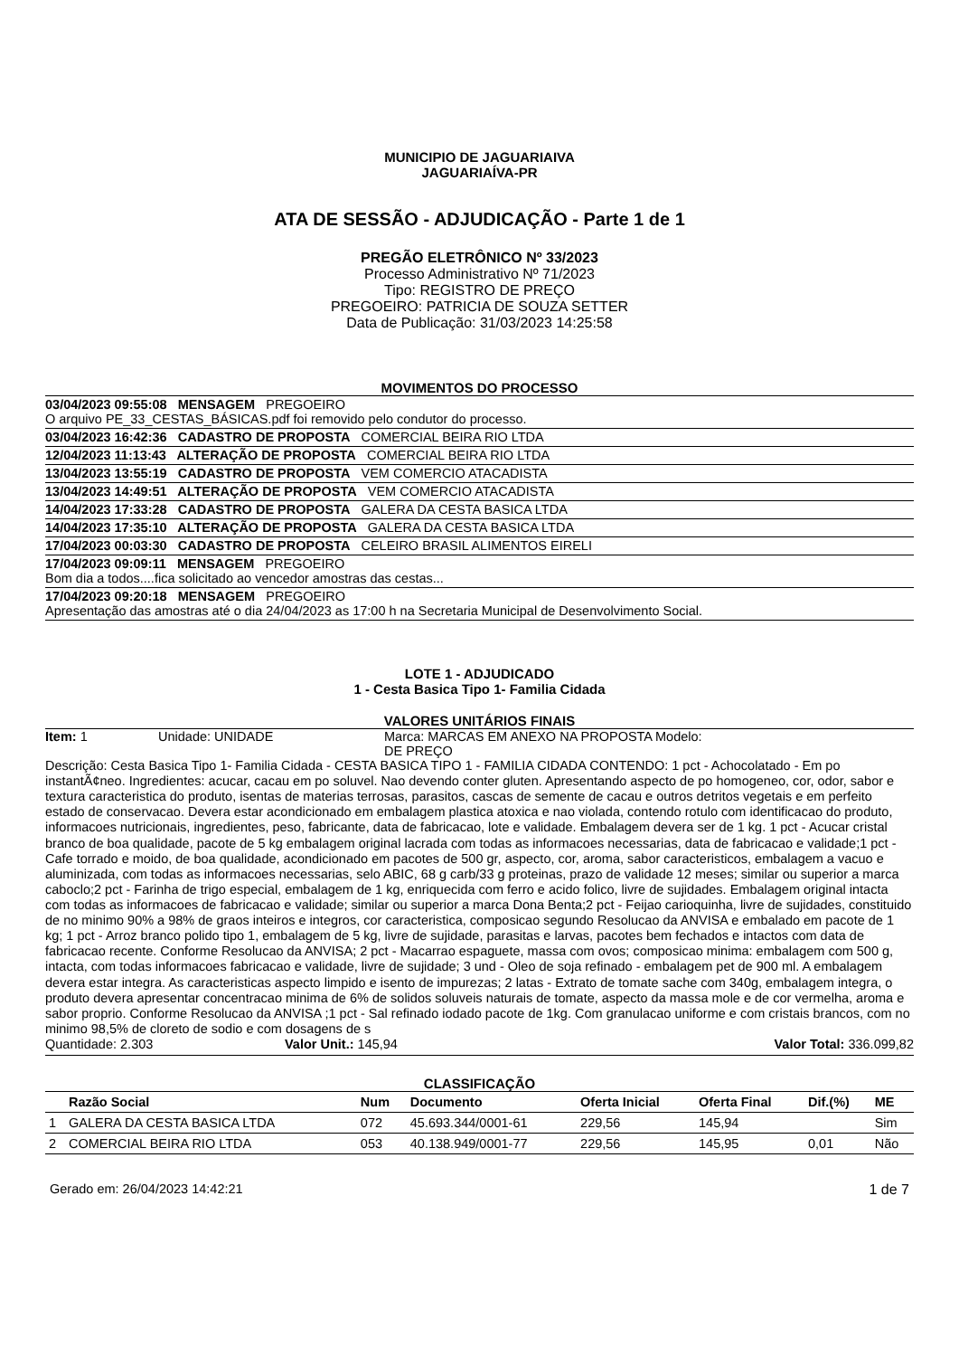MUNICIPIO DE JAGUARIAIVA
JAGUARIAÍVA-PR
ATA DE SESSÃO - ADJUDICAÇÃO - Parte 1 de 1
PREGÃO ELETRÔNICO Nº 33/2023
Processo Administrativo Nº 71/2023
Tipo: REGISTRO DE PREÇO
PREGOEIRO: PATRICIA DE SOUZA SETTER
Data de Publicação: 31/03/2023 14:25:58
MOVIMENTOS DO PROCESSO
03/04/2023 09:55:08 MENSAGEM PREGOEIRO
O arquivo PE_33_CESTAS_BÁSICAS.pdf foi removido pelo condutor do processo.
03/04/2023 16:42:36 CADASTRO DE PROPOSTA COMERCIAL BEIRA RIO LTDA
12/04/2023 11:13:43 ALTERAÇÃO DE PROPOSTA COMERCIAL BEIRA RIO LTDA
13/04/2023 13:55:19 CADASTRO DE PROPOSTA VEM COMERCIO ATACADISTA
13/04/2023 14:49:51 ALTERAÇÃO DE PROPOSTA VEM COMERCIO ATACADISTA
14/04/2023 17:33:28 CADASTRO DE PROPOSTA GALERA DA CESTA BASICA LTDA
14/04/2023 17:35:10 ALTERAÇÃO DE PROPOSTA GALERA DA CESTA BASICA LTDA
17/04/2023 00:03:30 CADASTRO DE PROPOSTA CELEIRO BRASIL ALIMENTOS EIRELI
17/04/2023 09:09:11 MENSAGEM PREGOEIRO
Bom dia a todos....fica solicitado ao vencedor amostras das cestas...
17/04/2023 09:20:18 MENSAGEM PREGOEIRO
Apresentação das amostras até o dia 24/04/2023 as 17:00 h na Secretaria Municipal de Desenvolvimento Social.
LOTE 1 - ADJUDICADO
1 - Cesta Basica Tipo 1- Familia Cidada
VALORES UNITÁRIOS FINAIS
Item: 1 Unidade: UNIDADE Marca: MARCAS EM ANEXO NA PROPOSTA DE PREÇO
Modelo:
Descrição: Cesta Basica Tipo 1- Familia Cidada - CESTA BASICA TIPO 1 - FAMILIA CIDADA CONTENDO: 1 pct - Achocolatado - Em po instantÃ¢neo. Ingredientes: acucar, cacau em po soluvel. Nao devendo conter gluten. Apresentando aspecto de po homogeneo, cor, odor, sabor e textura caracteristica do produto, isentas de materias terrosas, parasitos, cascas de semente de cacau e outros detritos vegetais e em perfeito estado de conservacao. Devera estar acondicionado em embalagem plastica atoxica e nao violada, contendo rotulo com identificacao do produto, informacoes nutricionais, ingredientes, peso, fabricante, data de fabricacao, lote e validade. Embalagem devera ser de 1 kg. 1 pct - Acucar cristal branco de boa qualidade, pacote de 5 kg embalagem original lacrada com todas as informacoes necessarias, data de fabricacao e validade;1 pct - Cafe torrado e moido, de boa qualidade, acondicionado em pacotes de 500 gr, aspecto, cor, aroma, sabor caracteristicos, embalagem a vacuo e aluminizada, com todas as informacoes necessarias, selo ABIC, 68 g carb/33 g proteinas, prazo de validade 12 meses; similar ou superior a marca caboclo;2 pct - Farinha de trigo especial, embalagem de 1 kg, enriquecida com ferro e acido folico, livre de sujidades. Embalagem original intacta com todas as informacoes de fabricacao e validade; similar ou superior a marca Dona Benta;2 pct - Feijao carioquinha, livre de sujidades, constituido de no minimo 90% a 98% de graos inteiros e integros, cor caracteristica, composicao segundo Resolucao da ANVISA e embalado em pacote de 1 kg; 1 pct - Arroz branco polido tipo 1, embalagem de 5 kg, livre de sujidade, parasitas e larvas, pacotes bem fechados e intactos com data de fabricacao recente. Conforme Resolucao da ANVISA; 2 pct - Macarrao espaguete, massa com ovos; composicao minima: embalagem com 500 g, intacta, com todas informacoes fabricacao e validade, livre de sujidade; 3 und - Oleo de soja refinado - embalagem pet de 900 ml. A embalagem devera estar integra. As caracteristicas aspecto limpido e isento de impurezas; 2 latas - Extrato de tomate sache com 340g, embalagem integra, o produto devera apresentar concentracao minima de 6% de solidos soluveis naturais de tomate, aspecto da massa mole e de cor vermelha, aroma e sabor proprio. Conforme Resolucao da ANVISA ;1 pct - Sal refinado iodado pacote de 1kg. Com granulacao uniforme e com cristais brancos, com no minimo 98,5% de cloreto de sodio e com dosagens de s
Quantidade: 2.303 Valor Unit.: 145,94 Valor Total: 336.099,82
CLASSIFICAÇÃO
| | Razão Social | Num | Documento | Oferta Inicial | Oferta Final | Dif.(%) | ME |
| --- | --- | --- | --- | --- | --- | --- | --- |
| 1 | GALERA DA CESTA BASICA LTDA | 072 | 45.693.344/0001-61 | 229,56 | 145,94 | | Sim |
| 2 | COMERCIAL BEIRA RIO LTDA | 053 | 40.138.949/0001-77 | 229,56 | 145,95 | 0,01 | Não |
Gerado em: 26/04/2023 14:42:21 1 de 7